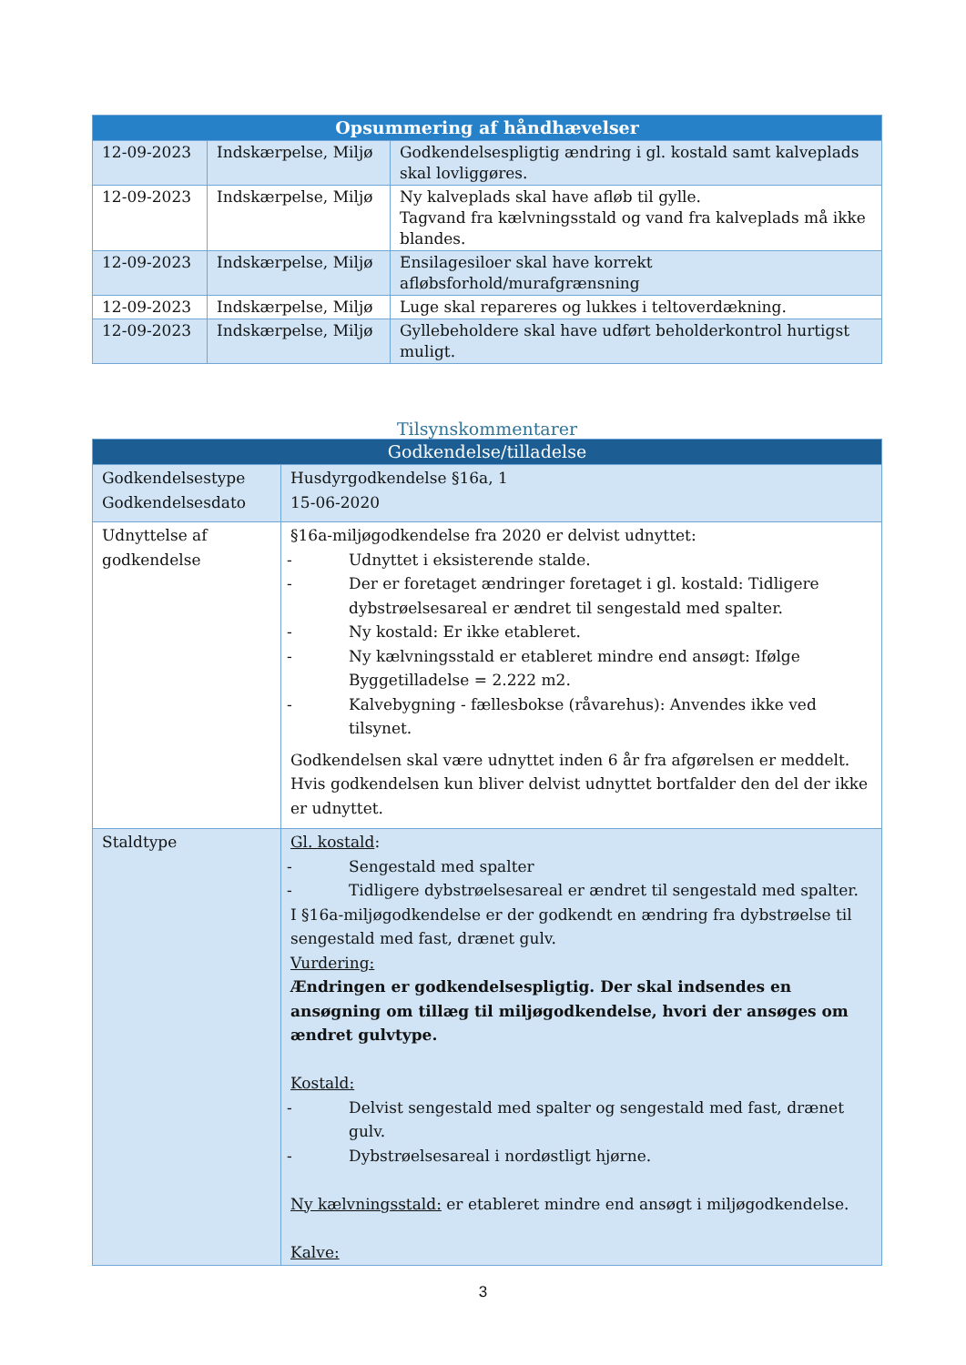| Opsummering af håndhævelser | | |
| --- | --- | --- |
| 12-09-2023 | Indskærpelse, Miljø | Godkendelsespligtig ændring i gl. kostald samt kalveplads skal lovliggøres. |
| 12-09-2023 | Indskærpelse, Miljø | Ny kalveplads skal have afløb til gylle. Tagvand fra kælvningsstald og vand fra kalveplads må ikke blandes. |
| 12-09-2023 | Indskærpelse, Miljø | Ensilagesiloer skal have korrekt afløbsforhold/murafgrænsning |
| 12-09-2023 | Indskærpelse, Miljø | Luge skal repareres og lukkes i teltoverdækning. |
| 12-09-2023 | Indskærpelse, Miljø | Gyllebeholdere skal have udført beholderkontrol hurtigst muligt. |
Tilsynskommentarer
| Godkendelse/tilladelse | |
| --- | --- |
| Godkendelsestype Godkendelsesdato | Husdyrgodkendelse §16a, 1 15-06-2020 |
| Udnyttelse af godkendelse | §16a-miljøgodkendelse fra 2020 er delvist udnyttet: - Udnyttet i eksisterende stalde. - Der er foretaget ændringer foretaget i gl. kostald: Tidligere dybstrøelsesareal er ændret til sengestald med spalter. - Ny kostald: Er ikke etableret. - Ny kælvningsstald er etableret mindre end ansøgt: Ifølge Byggetilladelse = 2.222 m2. - Kalvebygning - fællesbokse (råvarehus): Anvendes ikke ved tilsynet. Godkendelsen skal være udnyttet inden 6 år fra afgørelsen er meddelt. Hvis godkendelsen kun bliver delvist udnyttet bortfalder den del der ikke er udnyttet. |
| Staldtype | Gl. kostald : - Sengestald med spalter - Tidligere dybstrøelsesareal er ændret til sengestald med spalter. I §16a-miljøgodkendelse er der godkendt en ændring fra dybstrøelse til sengestald med fast, drænet gulv. Vurdering: Ændringen er godkendelsespligtig. Der skal indsendes en ansøgning om tillæg til miljøgodkendelse, hvori der ansøges om ændret gulvtype. Kostald: - Delvist sengestald med spalter og sengestald med fast, drænet gulv. - Dybstrøelsesareal i nordøstligt hjørne. Ny kælvningsstald: er etableret mindre end ansøgt i miljøgodkendelse. Kalve: |
3